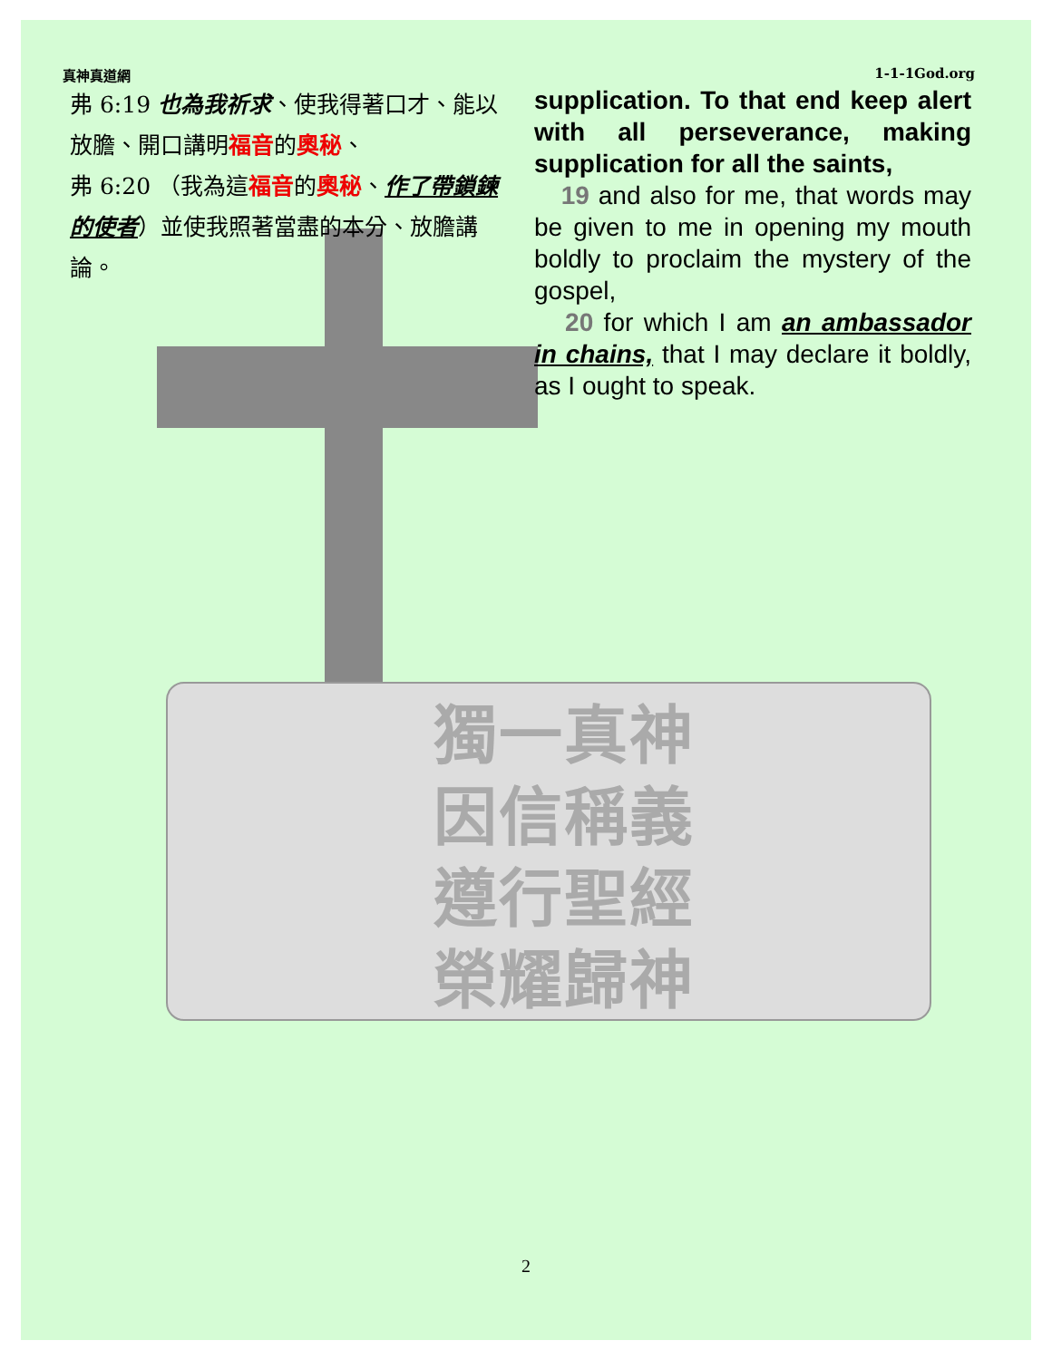獨一真神
因信稱義
遵行聖經
榮耀歸神
真神真道網 1-1-1God.org
弗 6:19 也為我祈求、使我得著口才、能以放膽、開口講明福音的奧秘、
弗 6:20 （我為這福音的奧秘、作了帶鎖鍊的使者）並使我照著當盡的本分、放膽講論。
supplication. To that end keep alert with all perseverance, making supplication for all the saints,
19 and also for me, that words may be given to me in opening my mouth boldly to proclaim the mystery of the gospel,
20 for which I am an ambassador in chains, that I may declare it boldly, as I ought to speak.
2